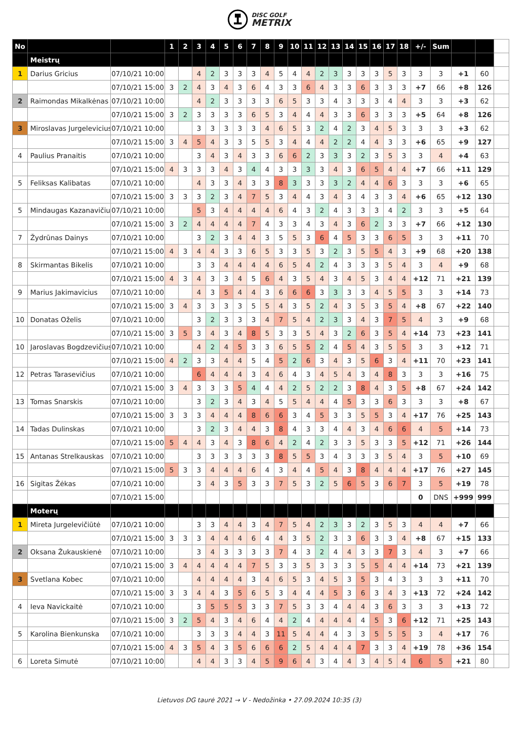DISC GOLF
METRIX
| No | | | 1 | 2 | 3 | 4 | 5 | 6 | 7 | 8 | 9 | 10 | 11 | 12 | 13 | 14 | 15 | 16 | 17 | 18 | +/- | Sum | | | |
| --- | --- | --- | --- | --- | --- | --- | --- | --- | --- | --- | --- | --- | --- | --- | --- | --- | --- | --- | --- | --- | --- | --- | --- | --- | --- |
| | Meistrų | | | | | | | | | | | | | | | | | | | | | | | | |
| 1 | Darius Gricius | 07/10/21 10:00 | | | 4 | 2 | 3 | 3 | 3 | 4 | 5 | 4 | 4 | 2 | 3 | 3 | 3 | 3 | 5 | 3 | 3 | 3 | +1 | 60 | |
| | | 07/10/21 15:00 | 3 | 2 | 4 | 3 | 4 | 3 | 6 | 4 | 3 | 3 | 6 | 4 | 3 | 3 | 6 | 3 | 3 | 3 | +7 | 66 | +8 | 126 | |
| 2 | Raimondas Mikalkėnas | 07/10/21 10:00 | | | 4 | 2 | 3 | 3 | 3 | 3 | 6 | 5 | 3 | 3 | 4 | 3 | 3 | 3 | 4 | 4 | 3 | 3 | +3 | 62 | |
| | | 07/10/21 15:00 | 3 | 2 | 3 | 3 | 3 | 3 | 6 | 5 | 3 | 4 | 4 | 4 | 3 | 3 | 6 | 3 | 3 | 3 | +5 | 64 | +8 | 126 | |
| 3 | Miroslavas Jurgelevicius | 07/10/21 10:00 | | | 3 | 3 | 3 | 3 | 3 | 4 | 6 | 5 | 3 | 2 | 4 | 2 | 3 | 4 | 5 | 3 | 3 | 3 | +3 | 62 | |
| | | 07/10/21 15:00 | 3 | 4 | 5 | 4 | 3 | 3 | 5 | 5 | 3 | 4 | 4 | 4 | 2 | 2 | 4 | 4 | 3 | 3 | +6 | 65 | +9 | 127 | |
| 4 | Paulius Pranaitis | 07/10/21 10:00 | | | 3 | 4 | 3 | 4 | 3 | 3 | 6 | 6 | 2 | 3 | 3 | 3 | 2 | 3 | 5 | 3 | 3 | 4 | +4 | 63 | |
| | | 07/10/21 15:00 | 4 | 3 | 3 | 3 | 4 | 3 | 4 | 4 | 3 | 3 | 3 | 3 | 4 | 3 | 6 | 5 | 4 | 4 | +7 | 66 | +11 | 129 | |
| 5 | Feliksas Kalibatas | 07/10/21 10:00 | | | 4 | 3 | 3 | 4 | 3 | 3 | 8 | 3 | 3 | 3 | 3 | 2 | 4 | 4 | 6 | 3 | 3 | 3 | +6 | 65 | |
| | | 07/10/21 15:00 | 3 | 3 | 3 | 2 | 3 | 4 | 7 | 5 | 3 | 4 | 4 | 3 | 4 | 3 | 4 | 3 | 3 | 4 | +6 | 65 | +12 | 130 | |
| 5 | Mindaugas Kazanavičius | 07/10/21 10:00 | | | 5 | 3 | 4 | 4 | 4 | 4 | 6 | 4 | 3 | 2 | 4 | 3 | 3 | 3 | 4 | 2 | 3 | 3 | +5 | 64 | |
| | | 07/10/21 15:00 | 3 | 2 | 4 | 4 | 4 | 4 | 7 | 4 | 3 | 3 | 4 | 3 | 4 | 3 | 6 | 2 | 3 | 3 | +7 | 66 | +12 | 130 | |
| 7 | Žydrūnas Dainys | 07/10/21 10:00 | | | 3 | 2 | 3 | 4 | 4 | 3 | 5 | 5 | 3 | 6 | 4 | 5 | 3 | 3 | 6 | 5 | 3 | 3 | +11 | 70 | |
| | | 07/10/21 15:00 | 4 | 3 | 4 | 4 | 3 | 3 | 6 | 5 | 3 | 3 | 5 | 3 | 2 | 3 | 5 | 5 | 4 | 3 | +9 | 68 | +20 | 138 | |
| 8 | Skirmantas Bikelis | 07/10/21 10:00 | | | 3 | 3 | 4 | 4 | 4 | 4 | 6 | 5 | 4 | 2 | 4 | 3 | 3 | 3 | 5 | 4 | 3 | 4 | +9 | 68 | |
| | | 07/10/21 15:00 | 4 | 3 | 4 | 3 | 3 | 4 | 5 | 6 | 4 | 3 | 5 | 4 | 3 | 4 | 5 | 3 | 4 | 4 | +12 | 71 | +21 | 139 | |
| 9 | Marius Jakimavicius | 07/10/21 10:00 | | | 4 | 3 | 5 | 4 | 4 | 3 | 6 | 6 | 6 | 3 | 3 | 3 | 3 | 4 | 5 | 5 | 3 | 3 | +14 | 73 | |
| | | 07/10/21 15:00 | 3 | 4 | 3 | 3 | 3 | 3 | 5 | 5 | 4 | 3 | 5 | 2 | 4 | 3 | 5 | 3 | 5 | 4 | +8 | 67 | +22 | 140 | |
| 10 | Donatas Oželis | 07/10/21 10:00 | | | 3 | 2 | 3 | 3 | 3 | 4 | 7 | 5 | 4 | 2 | 3 | 3 | 4 | 3 | 7 | 5 | 4 | 3 | +9 | 68 | |
| | | 07/10/21 15:00 | 3 | 5 | 3 | 4 | 3 | 4 | 8 | 5 | 3 | 3 | 5 | 4 | 3 | 2 | 6 | 3 | 5 | 4 | +14 | 73 | +23 | 141 | |
| 10 | Jaroslavas Bogdzevičius | 07/10/21 10:00 | | | 4 | 2 | 4 | 5 | 3 | 3 | 6 | 5 | 5 | 2 | 4 | 5 | 4 | 3 | 5 | 5 | 3 | 3 | +12 | 71 | |
| | | 07/10/21 15:00 | 4 | 2 | 3 | 3 | 4 | 4 | 5 | 4 | 5 | 2 | 6 | 3 | 4 | 3 | 5 | 6 | 3 | 4 | +11 | 70 | +23 | 141 | |
| 12 | Petras Tarasevičius | 07/10/21 10:00 | | | 6 | 4 | 4 | 4 | 3 | 4 | 6 | 4 | 3 | 4 | 5 | 4 | 3 | 4 | 8 | 3 | 3 | 3 | +16 | 75 | |
| | | 07/10/21 15:00 | 3 | 4 | 3 | 3 | 3 | 5 | 4 | 4 | 4 | 2 | 5 | 2 | 2 | 3 | 8 | 4 | 3 | 5 | +8 | 67 | +24 | 142 | |
| 13 | Tomas Snarskis | 07/10/21 10:00 | | | 3 | 2 | 3 | 4 | 3 | 4 | 5 | 5 | 4 | 4 | 4 | 5 | 3 | 3 | 6 | 3 | 3 | 3 | +8 | 67 | |
| | | 07/10/21 15:00 | 3 | 3 | 3 | 4 | 4 | 4 | 8 | 6 | 6 | 3 | 4 | 5 | 3 | 3 | 5 | 5 | 3 | 4 | +17 | 76 | +25 | 143 | |
| 14 | Tadas Dulinskas | 07/10/21 10:00 | | | 3 | 2 | 3 | 4 | 4 | 3 | 8 | 4 | 3 | 3 | 4 | 4 | 3 | 4 | 6 | 6 | 4 | 5 | +14 | 73 | |
| | | 07/10/21 15:00 | 5 | 4 | 4 | 3 | 4 | 3 | 8 | 6 | 4 | 2 | 4 | 2 | 3 | 3 | 5 | 3 | 3 | 5 | +12 | 71 | +26 | 144 | |
| 15 | Antanas Strelkauskas | 07/10/21 10:00 | | | 3 | 3 | 3 | 3 | 3 | 3 | 8 | 5 | 5 | 3 | 4 | 3 | 3 | 3 | 5 | 4 | 3 | 5 | +10 | 69 | |
| | | 07/10/21 15:00 | 5 | 3 | 3 | 4 | 4 | 4 | 6 | 4 | 3 | 4 | 4 | 5 | 4 | 3 | 8 | 4 | 4 | 4 | +17 | 76 | +27 | 145 | |
| 16 | Sigitas Žėkas | 07/10/21 10:00 | | | 3 | 4 | 3 | 5 | 3 | 3 | 7 | 5 | 3 | 2 | 5 | 6 | 5 | 3 | 6 | 7 | 3 | 5 | +19 | 78 | |
| | | 07/10/21 15:00 | | | | | | | | | | | | | | | | | | | 0 | DNS | +999 | 999 | |
| | Moterų | | | | | | | | | | | | | | | | | | | | | | | | |
| 1 | Mireta Jurgelevičiūtė | 07/10/21 10:00 | | | 3 | 3 | 4 | 4 | 3 | 4 | 7 | 5 | 4 | 2 | 3 | 3 | 2 | 3 | 5 | 3 | 4 | 4 | +7 | 66 | |
| | | 07/10/21 15:00 | 3 | 3 | 3 | 4 | 4 | 4 | 6 | 4 | 4 | 3 | 5 | 2 | 3 | 3 | 6 | 3 | 3 | 4 | +8 | 67 | +15 | 133 | |
| 2 | Oksana Žukauskienė | 07/10/21 10:00 | | | 3 | 4 | 3 | 3 | 3 | 3 | 7 | 4 | 3 | 2 | 4 | 4 | 3 | 3 | 7 | 3 | 4 | 3 | +7 | 66 | |
| | | 07/10/21 15:00 | 3 | 4 | 4 | 4 | 4 | 4 | 7 | 5 | 3 | 3 | 5 | 3 | 3 | 3 | 5 | 5 | 4 | 4 | +14 | 73 | +21 | 139 | |
| 3 | Svetlana Kobec | 07/10/21 10:00 | | | 4 | 4 | 4 | 4 | 3 | 4 | 6 | 5 | 3 | 4 | 5 | 3 | 5 | 3 | 4 | 3 | 3 | 3 | +11 | 70 | |
| | | 07/10/21 15:00 | 3 | 3 | 4 | 4 | 3 | 5 | 6 | 5 | 3 | 4 | 4 | 4 | 5 | 3 | 6 | 3 | 4 | 3 | +13 | 72 | +24 | 142 | |
| 4 | Ieva Navickaitė | 07/10/21 10:00 | | | 3 | 5 | 5 | 5 | 3 | 3 | 7 | 5 | 3 | 3 | 4 | 4 | 4 | 3 | 6 | 3 | 3 | 3 | +13 | 72 | |
| | | 07/10/21 15:00 | 3 | 2 | 5 | 4 | 3 | 4 | 6 | 4 | 4 | 2 | 4 | 4 | 4 | 4 | 4 | 5 | 3 | 6 | +12 | 71 | +25 | 143 | |
| 5 | Karolina Bienkunska | 07/10/21 10:00 | | | 3 | 3 | 3 | 4 | 4 | 3 | 11 | 5 | 4 | 4 | 4 | 3 | 3 | 5 | 5 | 5 | 3 | 4 | +17 | 76 | |
| | | 07/10/21 15:00 | 4 | 3 | 5 | 4 | 3 | 5 | 6 | 6 | 6 | 2 | 5 | 4 | 4 | 4 | 7 | 3 | 3 | 4 | +19 | 78 | +36 | 154 | |
| 6 | Loreta Simutė | 07/10/21 10:00 | | | 4 | 4 | 3 | 3 | 4 | 5 | 9 | 6 | 4 | 3 | 4 | 4 | 3 | 4 | 5 | 4 | 6 | 5 | +21 | 80 | |
Lietuvos DG taurė 2021 → V - Nedožinka • 27.09.2024 10:35 (3)